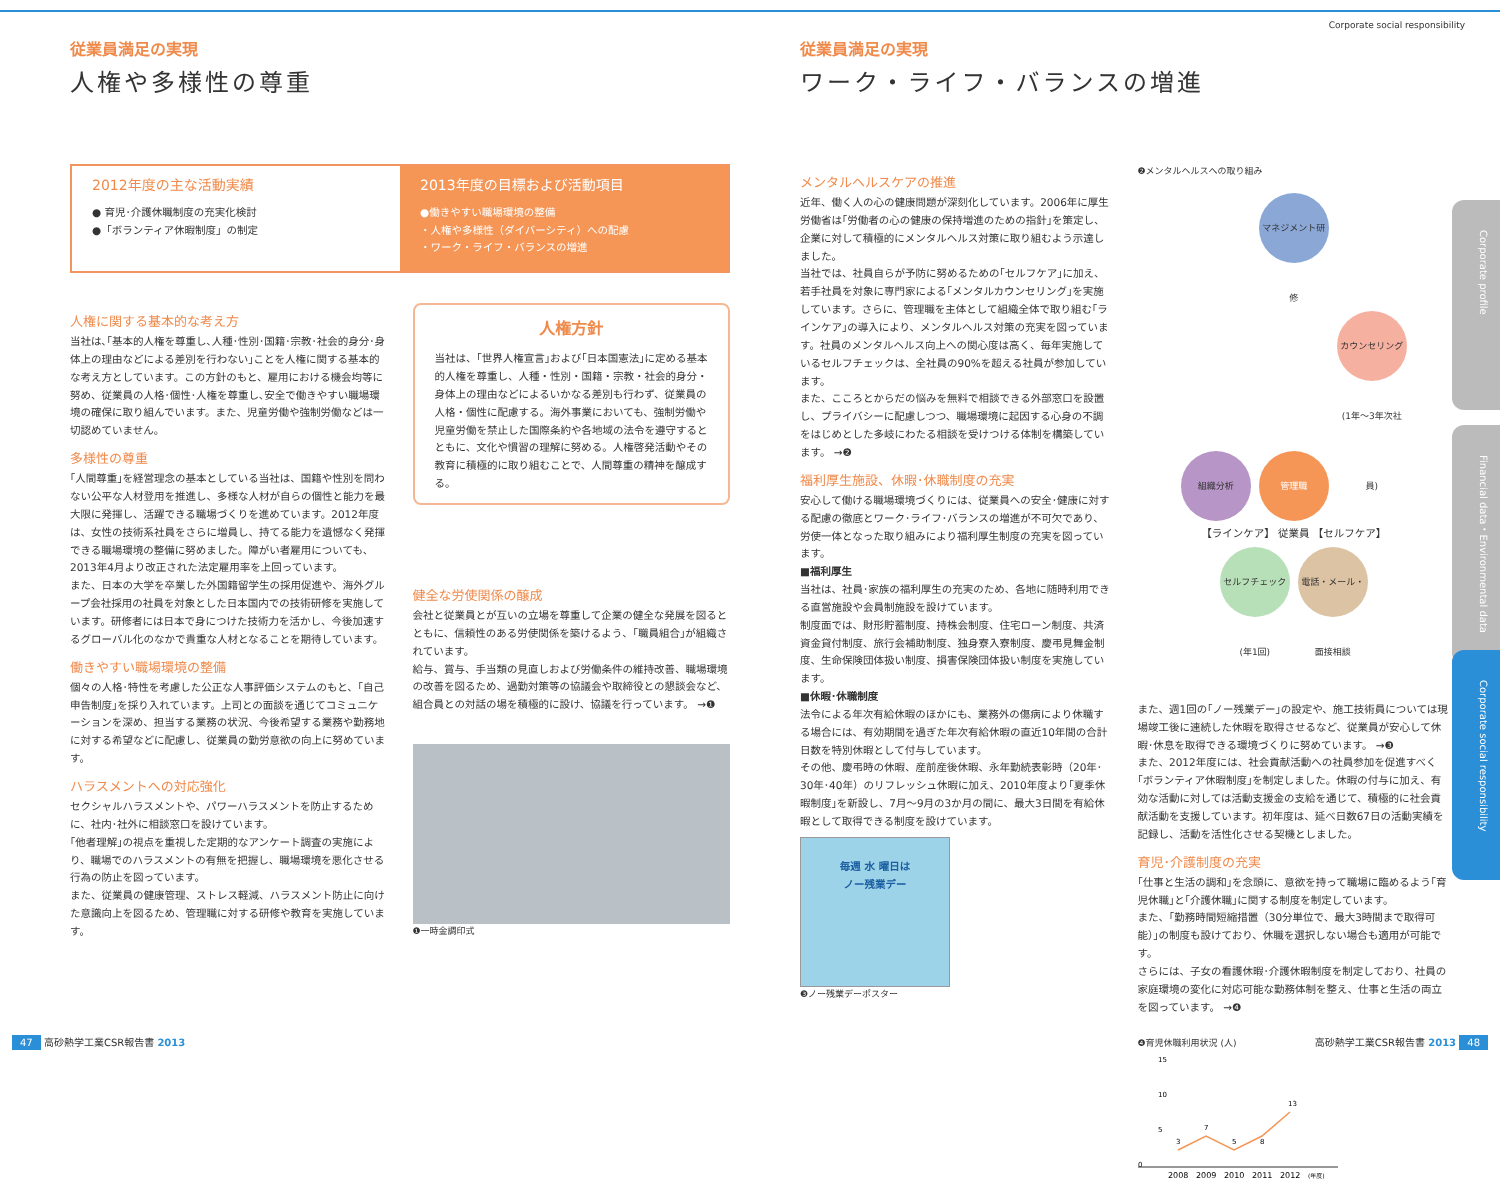Corporate social responsibility
従業員満足の実現
人権や多様性の尊重
2012年度の主な活動実績
● 育児･介護休職制度の充実化検討
●「ボランティア休暇制度」の制定
2013年度の目標および活動項目
●働きやすい職場環境の整備
・人権や多様性（ダイバーシティ）への配慮
・ワーク・ライフ・バランスの増進
人権に関する基本的な考え方
当社は､｢基本的人権を尊重し､人種･性別･国籍･宗教･社会的身分･身体上の理由などによる差別を行わない｣ことを人権に関する基本的な考え方としています。この方針のもと、雇用における機会均等に努め、従業員の人格･個性･人権を尊重し､安全で働きやすい職場環境の確保に取り組んでいます。また、児童労働や強制労働などは一切認めていません。
多様性の尊重
｢人間尊重｣を経営理念の基本としている当社は、国籍や性別を問わない公平な人材登用を推進し、多様な人材が自らの個性と能力を最大限に発揮し、活躍できる職場づくりを進めています。2012年度は、女性の技術系社員をさらに増員し、持てる能力を遺憾なく発揮できる職場環境の整備に努めました。障がい者雇用についても、2013年4月より改正された法定雇用率を上回っています。
また、日本の大学を卒業した外国籍留学生の採用促進や、海外グループ会社採用の社員を対象とした日本国内での技術研修を実施しています。研修者には日本で身につけた技術力を活かし、今後加速するグローバル化のなかで貴重な人材となることを期待しています。
働きやすい職場環境の整備
個々の人格･特性を考慮した公正な人事評価システムのもと、｢自己申告制度｣を採り入れています。上司との面談を通じてコミュニケーションを深め、担当する業務の状況、今後希望する業務や勤務地に対する希望などに配慮し、従業員の勤労意欲の向上に努めています。
ハラスメントへの対応強化
セクシャルハラスメントや、パワーハラスメントを防止するために、社内･社外に相談窓口を設けています。
｢他者理解｣の視点を重視した定期的なアンケート調査の実施により、職場でのハラスメントの有無を把握し、職場環境を悪化させる行為の防止を図っています。
また、従業員の健康管理、ストレス軽減、ハラスメント防止に向けた意識向上を図るため、管理職に対する研修や教育を実施しています。
人権方針
当社は、｢世界人権宣言｣および｢日本国憲法｣に定める基本的人権を尊重し、人種・性別・国籍・宗教・社会的身分・身体上の理由などによるいかなる差別も行わず、従業員の人格・個性に配慮する。海外事業においても、強制労働や児童労働を禁止した国際条約や各地域の法令を遵守するとともに、文化や慣習の理解に努める。人権啓発活動やその教育に積極的に取り組むことで、人間尊重の精神を醸成する。
健全な労使関係の醸成
会社と従業員とが互いの立場を尊重して企業の健全な発展を図るとともに、信頼性のある労使関係を築けるよう、｢職員組合｣が組織されています。
給与、賞与、手当類の見直しおよび労働条件の維持改善、職場環境の改善を図るため、過勤対策等の協議会や取締役との懇談会など、組合員との対話の場を積極的に設け、協議を行っています。 →❶
❶一時金調印式
従業員満足の実現
ワーク・ライフ・バランスの増進
メンタルヘルスケアの推進
近年、働く人の心の健康問題が深刻化しています。2006年に厚生労働省は｢労働者の心の健康の保持増進のための指針｣を策定し、企業に対して積極的にメンタルヘルス対策に取り組むよう示達しました。
当社では、社員自らが予防に努めるための｢セルフケア｣に加え、若手社員を対象に専門家による｢メンタルカウンセリング｣を実施しています。さらに、管理職を主体として組織全体で取り組む｢ラインケア｣の導入により、メンタルヘルス対策の充実を図っています。社員のメンタルヘルス向上への関心度は高く、毎年実施しているセルフチェックは、全社員の90%を超える社員が参加しています。
また、こころとからだの悩みを無料で相談できる外部窓口を設置し、プライバシーに配慮しつつ、職場環境に起因する心身の不調をはじめとした多岐にわたる相談を受けつける体制を構築しています。 →❷
福利厚生施設、休暇･休職制度の充実
安心して働ける職場環境づくりには、従業員への安全･健康に対する配慮の徹底とワーク･ライフ･バランスの増進が不可欠であり、労使一体となった取り組みにより福利厚生制度の充実を図っています。
■福利厚生
当社は、社員･家族の福利厚生の充実のため、各地に随時利用できる直営施設や会員制施設を設けています。
制度面では、財形貯蓄制度、持株会制度、住宅ローン制度、共済資金貸付制度、旅行会補助制度、独身寮入寮制度、慶弔見舞金制度、生命保険団体扱い制度、損害保険団体扱い制度を実施しています。
■休暇･休職制度
法令による年次有給休暇のほかにも、業務外の傷病により休職する場合には、有効期間を過ぎた年次有給休暇の直近10年間の合計日数を特別休暇として付与しています。
その他、慶弔時の休暇、産前産後休暇、永年勤続表彰時（20年･30年･40年）のリフレッシュ休暇に加え、2010年度より｢夏季休暇制度｣を新設し、7月〜9月の3か月の間に、最大3日間を有給休暇として取得できる制度を設けています。
毎週 水 曜日は
ノー残業デー
❸ノー残業デーポスター
❷メンタルヘルスへの取り組み
マネジメント研修
組織分析 管理職
カウンセリング(1年〜3年次社員)
【ラインケア】 従業員 【セルフケア】
セルフチェック(年1回) 電話・メール・面接相談
また、週1回の｢ノー残業デー｣の設定や、施工技術員については現場竣工後に連続した休暇を取得させるなど、従業員が安心して休暇･休息を取得できる環境づくりに努めています。 →❸
また、2012年度には、社会貢献活動への社員参加を促進すべく｢ボランティア休暇制度｣を制定しました。休暇の付与に加え、有効な活動に対しては活動支援金の支給を通じて、積極的に社会貢献活動を支援しています。初年度は、延べ日数67日の活動実績を記録し、活動を活性化させる契機としました。
育児･介護制度の充実
｢仕事と生活の調和｣を念頭に、意欲を持って職場に臨めるよう｢育児休職｣と｢介護休職｣に関する制度を制定しています。
また、｢勤務時間短縮措置（30分単位で、最大3時間まで取得可能）｣の制度も設けており、休職を選択しない場合も適用が可能です。
さらには、子女の看護休暇･介護休暇制度を制定しており、社員の家庭環境の変化に対応可能な勤務体制を整え、仕事と生活の両立を図っています。 →❹
❹育児休職利用状況 (人)
15
10
5
0
3
7
5
8
13
2008
2009
2010
2011
2012
(年度)
Corporate profile
Financial data・Environmental data
Corporate social responsibility
47 高砂熱学工業CSR報告書 2013 高砂熱学工業CSR報告書 2013 48